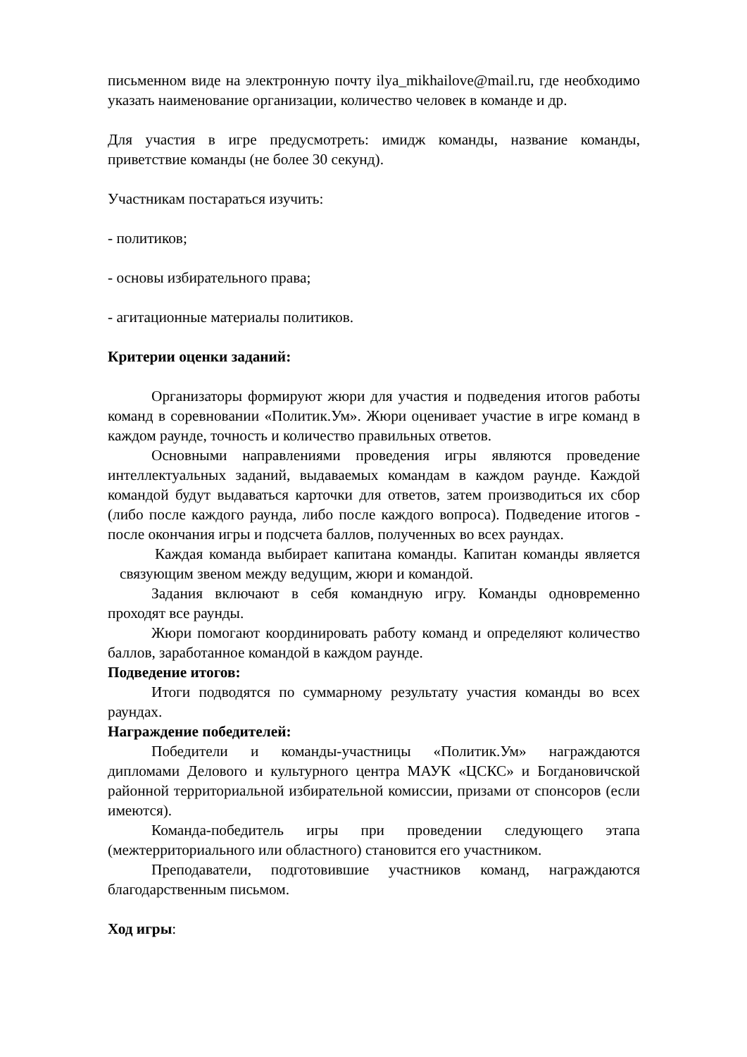письменном виде на электронную почту ilya_mikhailove@mail.ru, где необходимо указать наименование организации, количество человек в команде и др.
Для участия в игре предусмотреть: имидж команды, название команды, приветствие команды (не более 30 секунд).
Участникам постараться изучить:
- политиков;
- основы избирательного права;
- агитационные материалы политиков.
Критерии оценки заданий:
Организаторы формируют жюри для участия и подведения итогов работы команд в соревновании «Политик.Ум». Жюри оценивает участие в игре команд в каждом раунде, точность и количество правильных ответов.
Основными направлениями проведения игры являются проведение интеллектуальных заданий, выдаваемых командам в каждом раунде. Каждой командой будут выдаваться карточки для ответов, затем производиться их сбор (либо после каждого раунда, либо после каждого вопроса). Подведение итогов - после окончания игры и подсчета баллов, полученных во всех раундах.
Каждая команда выбирает капитана команды. Капитан команды является связующим звеном между ведущим, жюри и командой.
Задания включают в себя командную игру. Команды одновременно проходят все раунды.
Жюри помогают координировать работу команд и определяют количество баллов, заработанное командой в каждом раунде.
Подведение итогов:
Итоги подводятся по суммарному результату участия команды во всех раундах.
Награждение победителей:
Победители и команды-участницы «Политик.Ум» награждаются дипломами Делового и культурного центра МАУК «ЦСКС» и Богдановичской районной территориальной избирательной комиссии, призами от спонсоров (если имеются).
Команда-победитель игры при проведении следующего этапа (межтерриториального или областного) становится его участником.
Преподаватели, подготовившие участников команд, награждаются благодарственным письмом.
Ход игры: